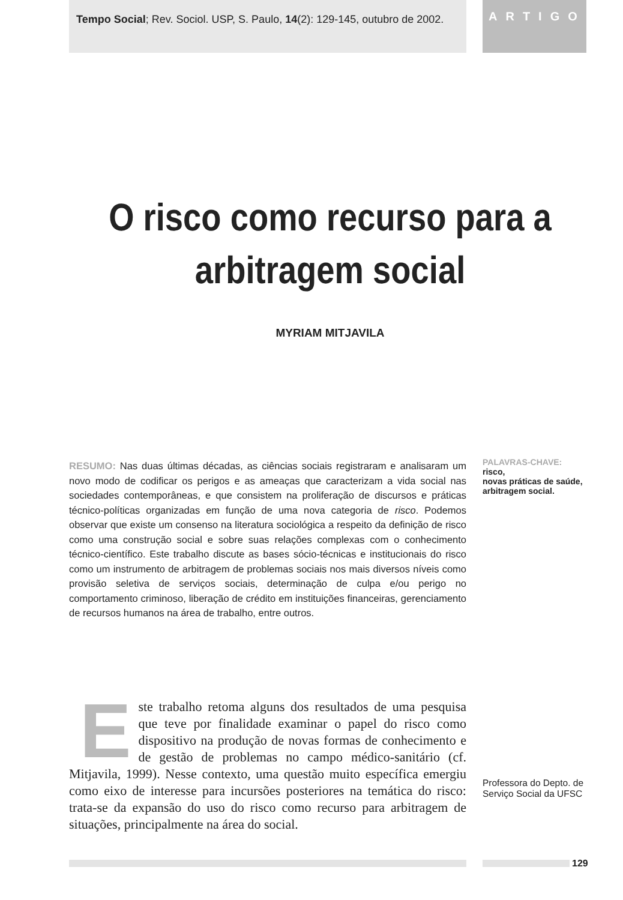Tempo Social; Rev. Sociol. USP, S. Paulo, 14(2): 129-145, outubro de 2002.
ARTIGO
O risco como recurso para a arbitragem social
MYRIAM MITJAVILA
RESUMO: Nas duas últimas décadas, as ciências sociais registraram e analisaram um novo modo de codificar os perigos e as ameaças que caracterizam a vida social nas sociedades contemporâneas, e que consistem na proliferação de discursos e práticas técnico-políticas organizadas em função de uma nova categoria de risco. Podemos observar que existe um consenso na literatura sociológica a respeito da definição de risco como uma construção social e sobre suas relações complexas com o conhecimento técnico-científico. Este trabalho discute as bases sócio-técnicas e institucionais do risco como um instrumento de arbitragem de problemas sociais nos mais diversos níveis como provisão seletiva de serviços sociais, determinação de culpa e/ou perigo no comportamento criminoso, liberação de crédito em instituições financeiras, gerenciamento de recursos humanos na área de trabalho, entre outros.
Este trabalho retoma alguns dos resultados de uma pesquisa que teve por finalidade examinar o papel do risco como dispositivo na produção de novas formas de conhecimento e de gestão de problemas no campo médico-sanitário (cf. Mitjavila, 1999). Nesse contexto, uma questão muito específica emergiu como eixo de interesse para incursões posteriores na temática do risco: trata-se da expansão do uso do risco como recurso para arbitragem de situações, principalmente na área do social.
PALAVRAS-CHAVE:
risco,
novas práticas de saúde,
arbitragem social.
Professora do Depto. de Serviço Social da UFSC
129